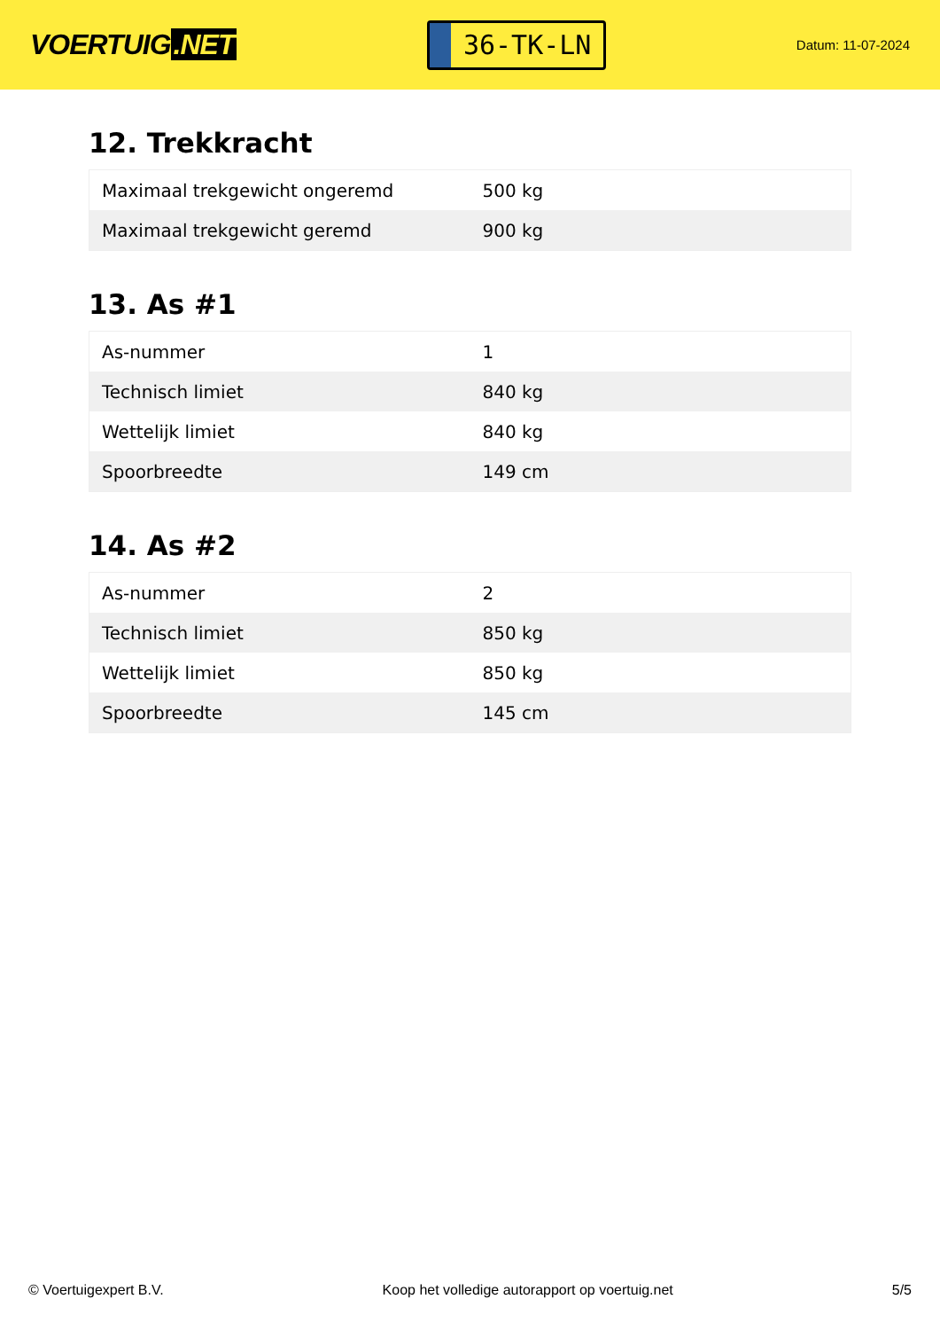VOERTUIG.NET
36-TK-LN
Datum: 11-07-2024
12. Trekkracht
| Maximaal trekgewicht ongeremd | 500 kg |
| Maximaal trekgewicht geremd | 900 kg |
13. As #1
| As-nummer | 1 |
| Technisch limiet | 840 kg |
| Wettelijk limiet | 840 kg |
| Spoorbreedte | 149 cm |
14. As #2
| As-nummer | 2 |
| Technisch limiet | 850 kg |
| Wettelijk limiet | 850 kg |
| Spoorbreedte | 145 cm |
© Voertuigexpert B.V. Koop het volledige autorapport op voertuig.net 5/5